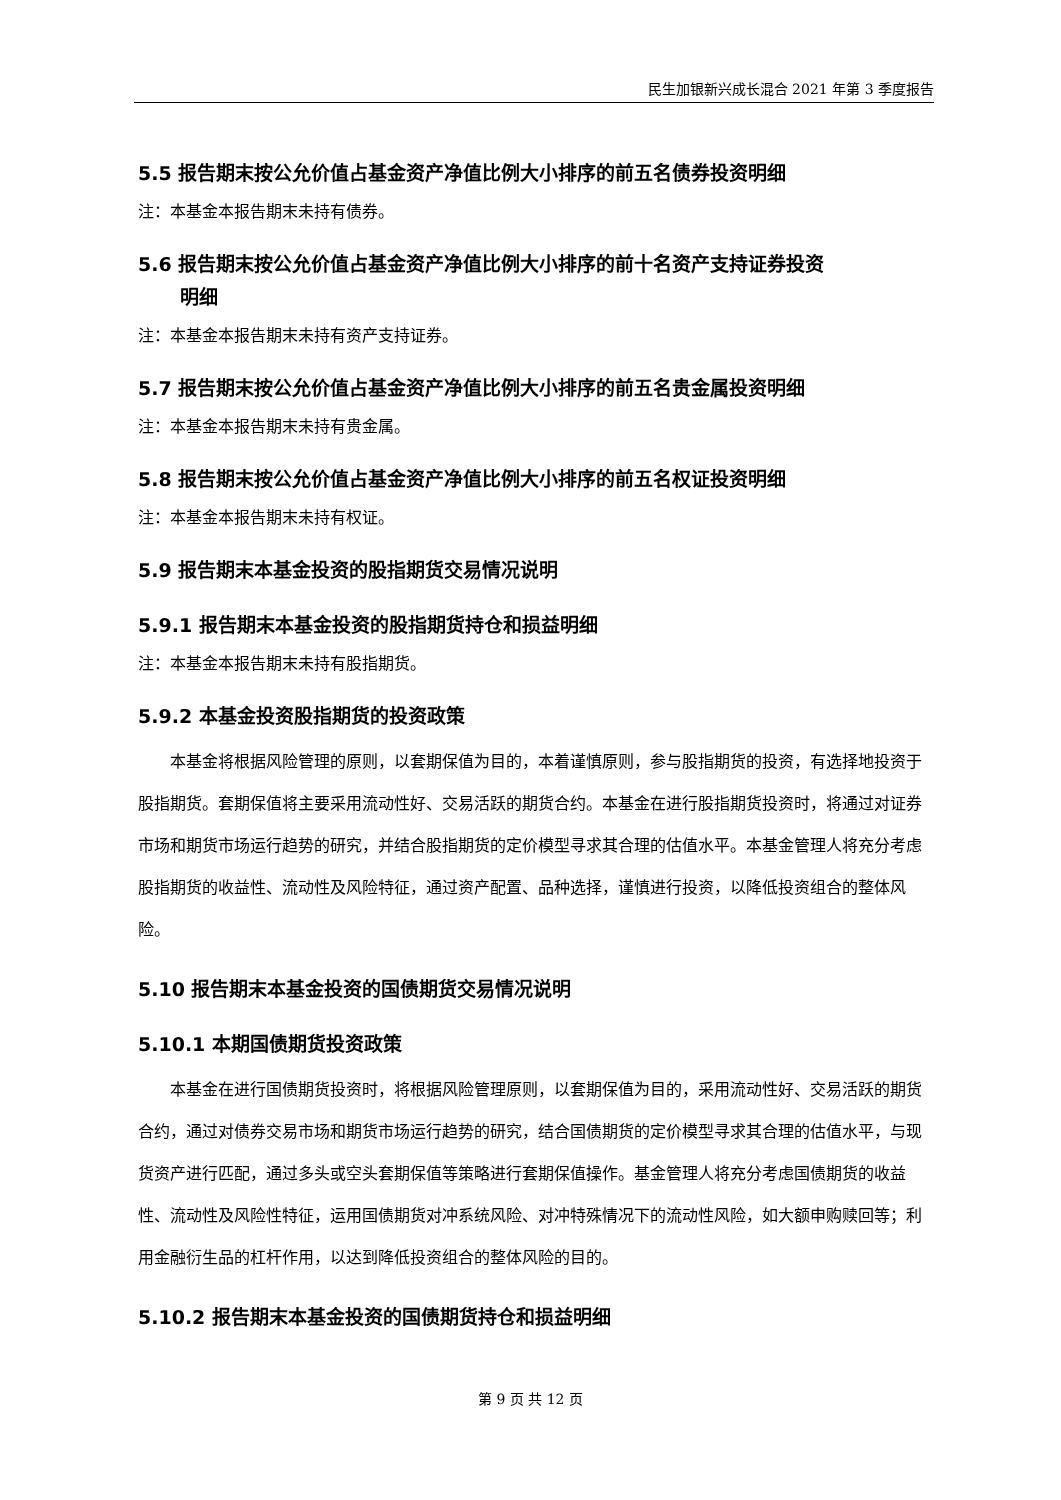民生加银新兴成长混合 2021 年第 3 季度报告
5.5 报告期末按公允价值占基金资产净值比例大小排序的前五名债券投资明细
注：本基金本报告期末未持有债券。
5.6 报告期末按公允价值占基金资产净值比例大小排序的前十名资产支持证券投资
明细
注：本基金本报告期末未持有资产支持证券。
5.7 报告期末按公允价值占基金资产净值比例大小排序的前五名贵金属投资明细
注：本基金本报告期末未持有贵金属。
5.8 报告期末按公允价值占基金资产净值比例大小排序的前五名权证投资明细
注：本基金本报告期末未持有权证。
5.9 报告期末本基金投资的股指期货交易情况说明
5.9.1 报告期末本基金投资的股指期货持仓和损益明细
注：本基金本报告期末未持有股指期货。
5.9.2 本基金投资股指期货的投资政策
本基金将根据风险管理的原则，以套期保值为目的，本着谨慎原则，参与股指期货的投资，有选择地投资于股指期货。套期保值将主要采用流动性好、交易活跃的期货合约。本基金在进行股指期货投资时，将通过对证券市场和期货市场运行趋势的研究，并结合股指期货的定价模型寻求其合理的估值水平。本基金管理人将充分考虑股指期货的收益性、流动性及风险特征，通过资产配置、品种选择，谨慎进行投资，以降低投资组合的整体风险。
5.10 报告期末本基金投资的国债期货交易情况说明
5.10.1 本期国债期货投资政策
本基金在进行国债期货投资时，将根据风险管理原则，以套期保值为目的，采用流动性好、交易活跃的期货合约，通过对债券交易市场和期货市场运行趋势的研究，结合国债期货的定价模型寻求其合理的估值水平，与现货资产进行匹配，通过多头或空头套期保值等策略进行套期保值操作。基金管理人将充分考虑国债期货的收益性、流动性及风险性特征，运用国债期货对冲系统风险、对冲特殊情况下的流动性风险，如大额申购赎回等；利用金融衍生品的杠杆作用，以达到降低投资组合的整体风险的目的。
5.10.2 报告期末本基金投资的国债期货持仓和损益明细
第 9 页 共 12 页